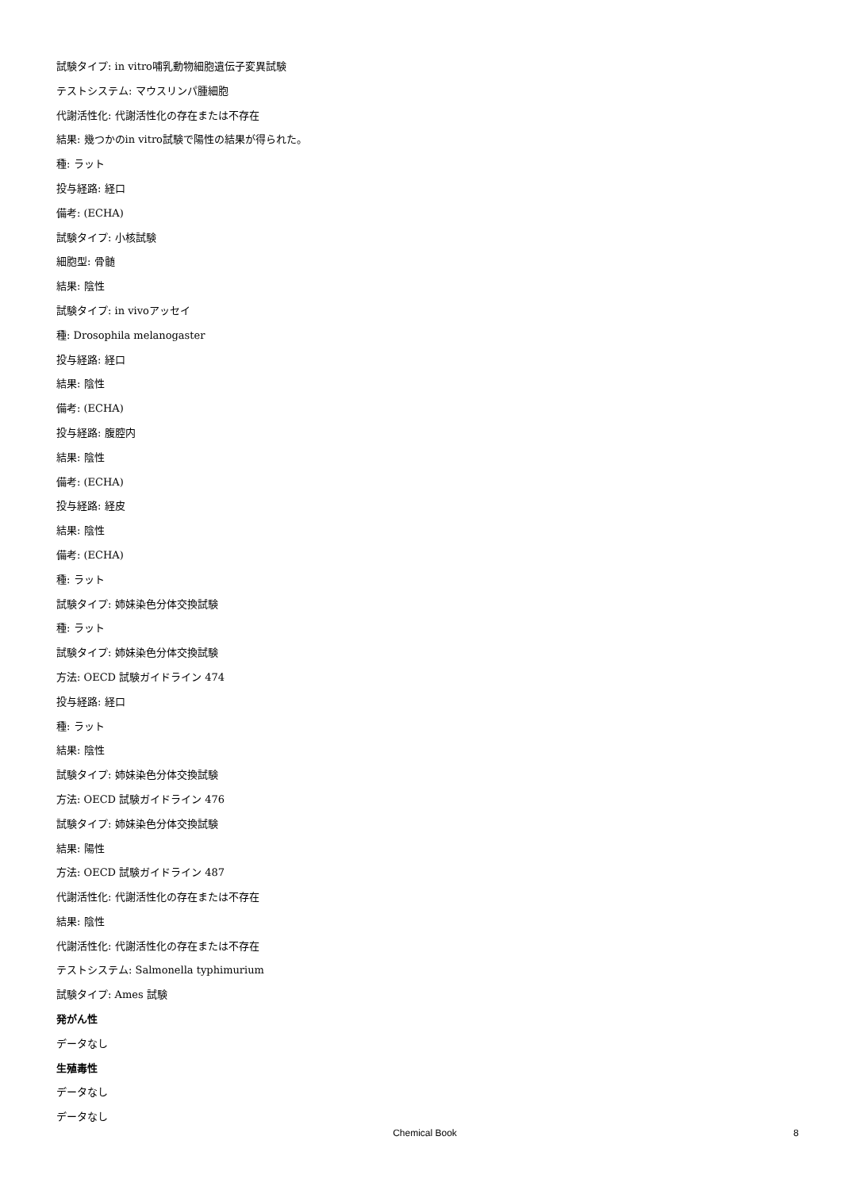試験タイプ: in vitro哺乳動物細胞遺伝子変異試験
テストシステム: マウスリンパ腫細胞
代謝活性化: 代謝活性化の存在または不存在
結果: 幾つかのin vitro試験で陽性の結果が得られた。
種: ラット
投与経路: 経口
備考: (ECHA)
試験タイプ: 小核試験
細胞型: 骨髄
結果: 陰性
試験タイプ: in vivoアッセイ
種: Drosophila melanogaster
投与経路: 経口
結果: 陰性
備考: (ECHA)
投与経路: 腹腔内
結果: 陰性
備考: (ECHA)
投与経路: 経皮
結果: 陰性
備考: (ECHA)
種: ラット
試験タイプ: 姉妹染色分体交換試験
種: ラット
試験タイプ: 姉妹染色分体交換試験
方法: OECD 試験ガイドライン 474
投与経路: 経口
種: ラット
結果: 陰性
試験タイプ: 姉妹染色分体交換試験
方法: OECD 試験ガイドライン 476
試験タイプ: 姉妹染色分体交換試験
結果: 陽性
方法: OECD 試験ガイドライン 487
代謝活性化: 代謝活性化の存在または不存在
結果: 陰性
代謝活性化: 代謝活性化の存在または不存在
テストシステム: Salmonella typhimurium
試験タイプ: Ames 試験
発がん性
データなし
生殖毒性
データなし
データなし
Chemical Book 8